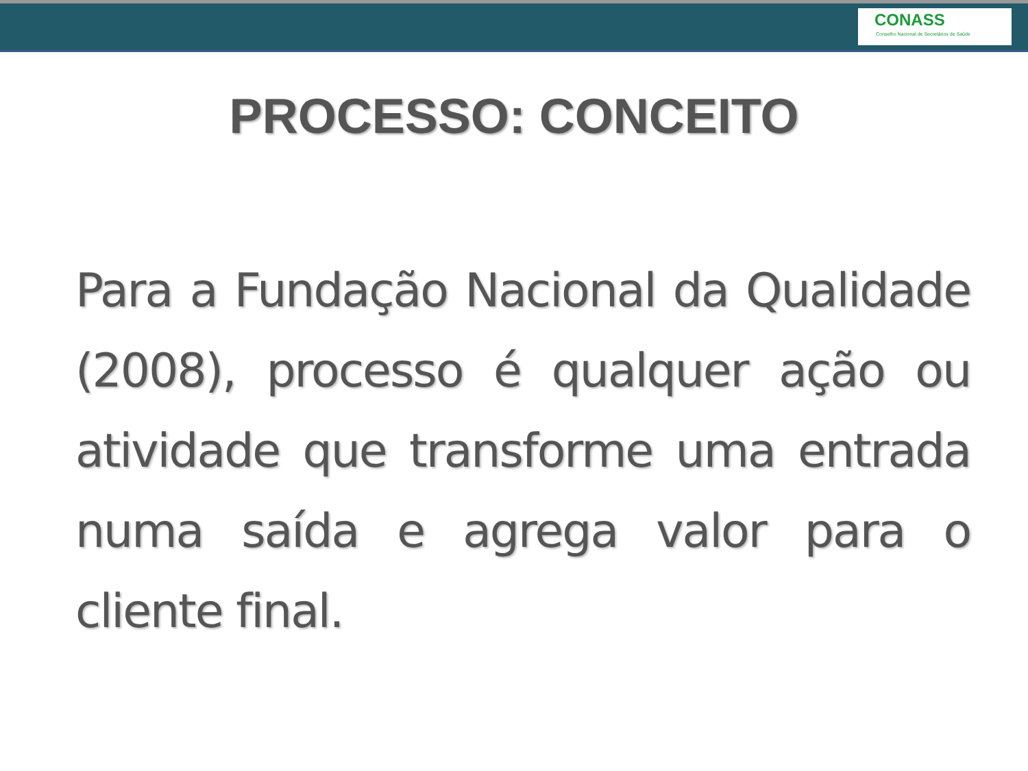CONASS
Conselho Nacional de Secretários de Saúde
PROCESSO: CONCEITO
Para a Fundação Nacional da Qualidade (2008), processo é qualquer ação ou atividade que transforme uma entrada numa saída e agrega valor para o cliente final.